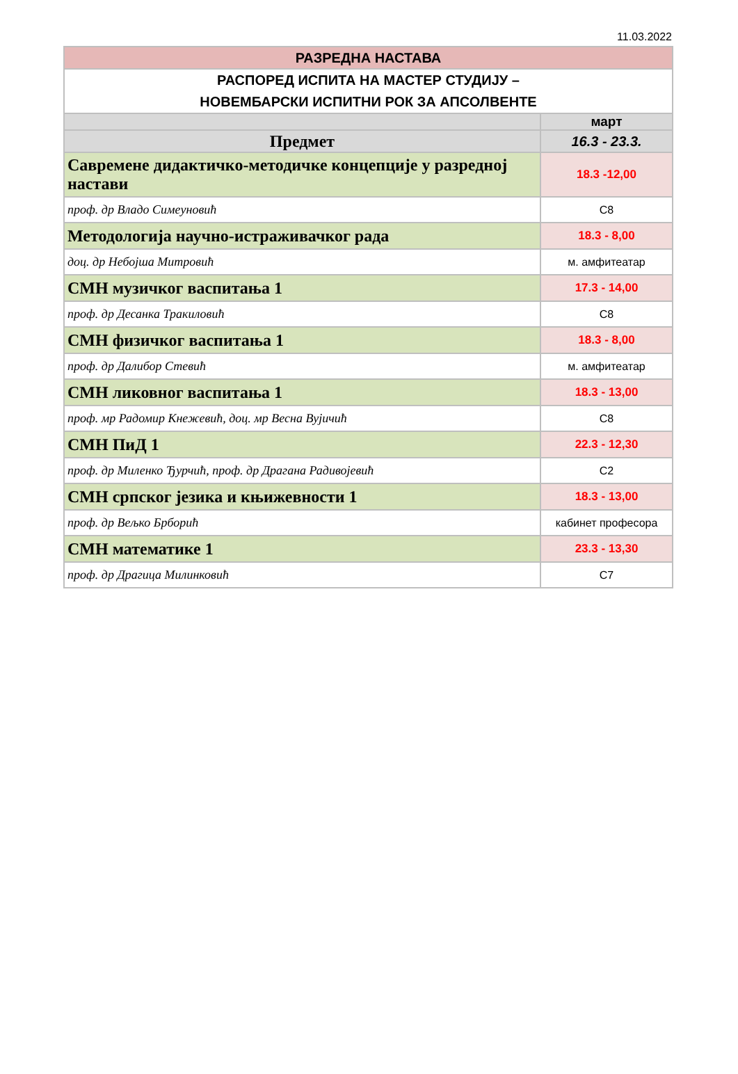11.03.2022
| РАЗРЕДНА НАСТАВА | |
| РАСПОРЕД ИСПИТА НА МАСТЕР СТУДИЈУ – НОВЕМБАРСКИ ИСПИТНИ РОК ЗА АПСОЛВЕНТЕ | |
| | март |
| Предмет | 16.3 - 23.3. |
| Савремене дидактичко-методичке концепције у разредној настави | 18.3 -12,00 |
| проф. др Владо Симеуновић | C8 |
| Методологија научно-истраживачког рада | 18.3 - 8,00 |
| доц. др Небојша Митровић | м. амфитеатар |
| СМН музичког васпитања 1 | 17.3 - 14,00 |
| проф. др Десанка Тракиловић | C8 |
| СМН физичког васпитања 1 | 18.3 - 8,00 |
| проф. др Далибор Стевић | м. амфитеатар |
| СМН ликовног васпитања 1 | 18.3 - 13,00 |
| проф. мр Радомир Кнежевић, доц. мр Весна Вујичић | C8 |
| СМН ПиД 1 | 22.3 - 12,30 |
| проф. др Миленко Ђурчић, проф. др Драгана Радивојевић | C2 |
| СМН српског језика и књижевности 1 | 18.3 - 13,00 |
| проф. др Вељко Брборић | кабинет професора |
| СМН математике 1 | 23.3 - 13,30 |
| проф. др Драгица Милинковић | C7 |